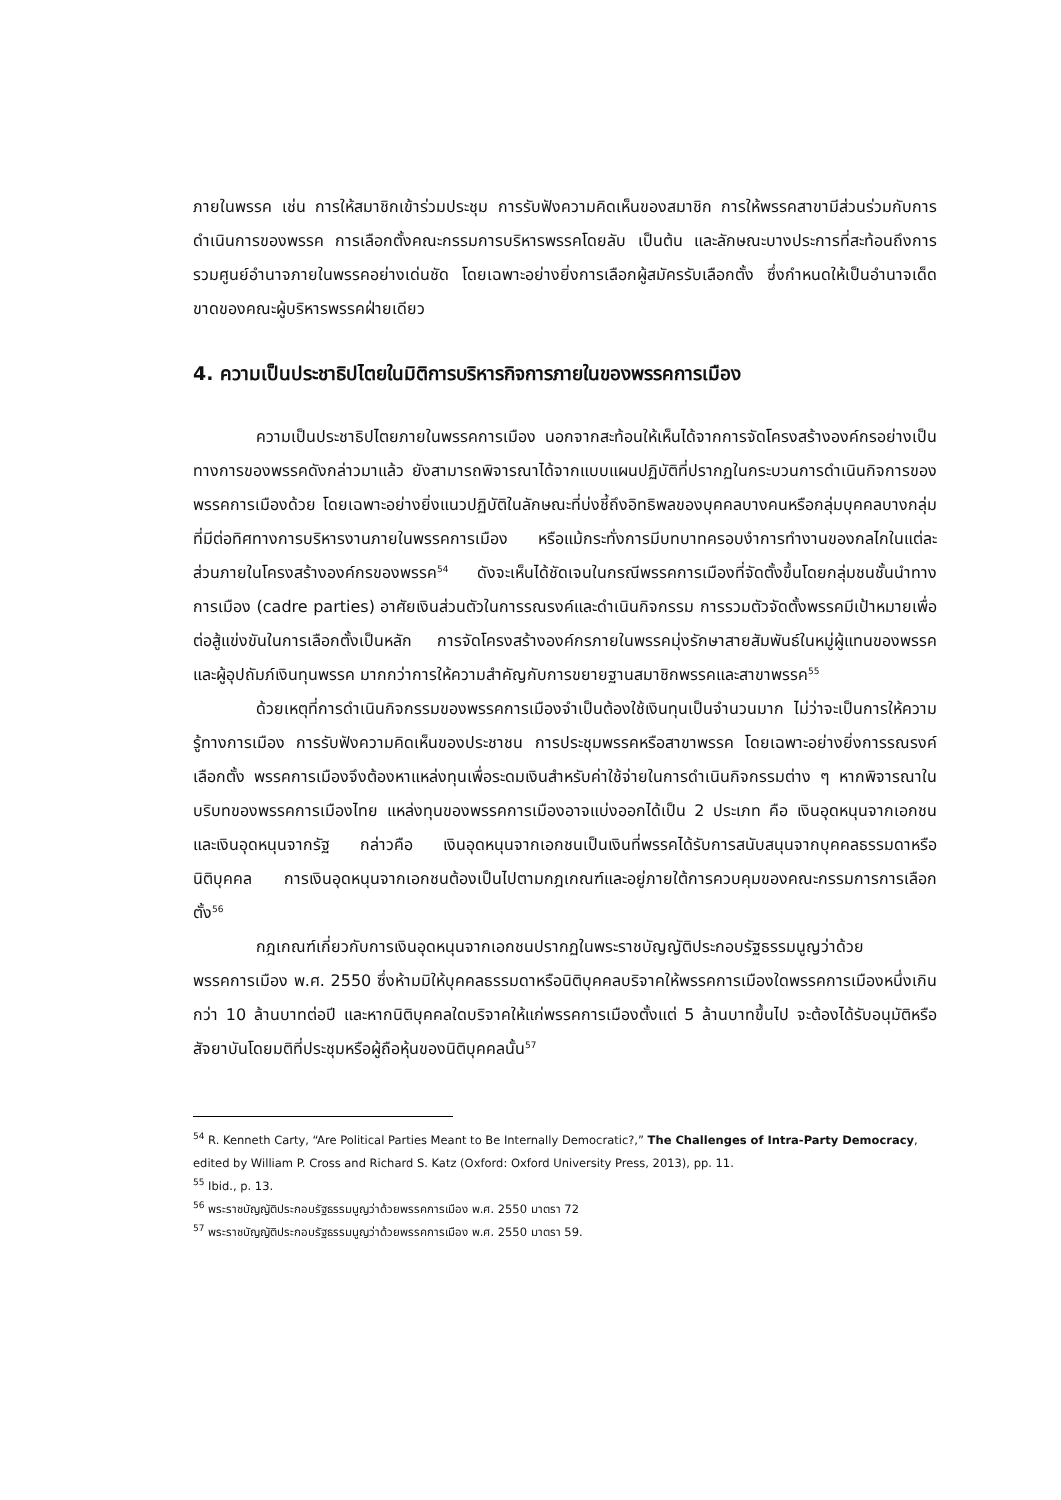ภายในพรรค เช่น การให้สมาชิกเข้าร่วมประชุม การรับฟังความคิดเห็นของสมาชิก การให้พรรคสาขามีส่วนร่วมกับการดำเนินการของพรรค การเลือกตั้งคณะกรรมการบริหารพรรคโดยลับ เป็นต้น และลักษณะบางประการที่สะท้อนถึงการรวมศูนย์อำนาจภายในพรรคอย่างเด่นชัด โดยเฉพาะอย่างยิ่งการเลือกผู้สมัครรับเลือกตั้ง ซึ่งกำหนดให้เป็นอำนาจเด็ดขาดของคณะผู้บริหารพรรคฝ่ายเดียว
4. ความเป็นประชาธิปไตยในมิติการบริหารกิจการภายในของพรรคการเมือง
ความเป็นประชาธิปไตยภายในพรรคการเมือง นอกจากสะท้อนให้เห็นได้จากการจัดโครงสร้างองค์กรอย่างเป็นทางการของพรรคดังกล่าวมาแล้ว ยังสามารถพิจารณาได้จากแบบแผนปฏิบัติที่ปรากฏในกระบวนการดำเนินกิจการของพรรคการเมืองด้วย โดยเฉพาะอย่างยิ่งแนวปฏิบัติในลักษณะที่บ่งชี้ถึงอิทธิพลของบุคคลบางคนหรือกลุ่มบุคคลบางกลุ่มที่มีต่อทิศทางการบริหารงานภายในพรรคการเมือง หรือแม้กระทั่งการมีบทบาทครอบงำการทำงานของกลไกในแต่ละส่วนภายในโครงสร้างองค์กรของพรรค<sup>54</sup> ดังจะเห็นได้ชัดเจนในกรณีพรรคการเมืองที่จัดตั้งขึ้นโดยกลุ่มชนชั้นนำทางการเมือง (cadre parties) อาศัยเงินส่วนตัวในการรณรงค์และดำเนินกิจกรรม การรวมตัวจัดตั้งพรรคมีเป้าหมายเพื่อต่อสู้แข่งขันในการเลือกตั้งเป็นหลัก การจัดโครงสร้างองค์กรภายในพรรคมุ่งรักษาสายสัมพันธ์ในหมู่ผู้แทนของพรรคและผู้อุปถัมภ์เงินทุนพรรค มากกว่าการให้ความสำคัญกับการขยายฐานสมาชิกพรรคและสาขาพรรค<sup>55</sup>
ด้วยเหตุที่การดำเนินกิจกรรมของพรรคการเมืองจำเป็นต้องใช้เงินทุนเป็นจำนวนมาก ไม่ว่าจะเป็นการให้ความรู้ทางการเมือง การรับฟังความคิดเห็นของประชาชน การประชุมพรรคหรือสาขาพรรค โดยเฉพาะอย่างยิ่งการรณรงค์เลือกตั้ง พรรคการเมืองจึงต้องหาแหล่งทุนเพื่อระดมเงินสำหรับค่าใช้จ่ายในการดำเนินกิจกรรมต่าง ๆ หากพิจารณาในบริบทของพรรคการเมืองไทย แหล่งทุนของพรรคการเมืองอาจแบ่งออกได้เป็น 2 ประเภท คือ เงินอุดหนุนจากเอกชน และเงินอุดหนุนจากรัฐ กล่าวคือ เงินอุดหนุนจากเอกชนเป็นเงินที่พรรคได้รับการสนับสนุนจากบุคคลธรรมดาหรือนิติบุคคล การเงินอุดหนุนจากเอกชนต้องเป็นไปตามกฎเกณฑ์และอยู่ภายใต้การควบคุมของคณะกรรมการการเลือกตั้ง<sup>56</sup>
กฎเกณฑ์เกี่ยวกับการเงินอุดหนุนจากเอกชนปรากฏในพระราชบัญญัติประกอบรัฐธรรมนูญว่าด้วยพรรคการเมือง พ.ศ. 2550 ซึ่งห้ามมิให้บุคคลธรรมดาหรือนิติบุคคลบริจาคให้พรรคการเมืองใดพรรคการเมืองหนึ่งเกินกว่า 10 ล้านบาทต่อปี และหากนิติบุคคลใดบริจาคให้แก่พรรคการเมืองตั้งแต่ 5 ล้านบาทขึ้นไป จะต้องได้รับอนุมัติหรือสัจยาบันโดยมติที่ประชุมหรือผู้ถือหุ้นของนิติบุคคลนั้น<sup>57</sup>
<sup>54</sup> R. Kenneth Carty, “Are Political Parties Meant to Be Internally Democratic?,” The Challenges of Intra-Party Democracy, edited by William P. Cross and Richard S. Katz (Oxford: Oxford University Press, 2013), pp. 11.
<sup>55</sup> Ibid., p. 13.
<sup>56</sup> พระราชบัญญัติประกอบรัฐธรรมนูญว่าด้วยพรรคการเมือง พ.ศ. 2550 มาตรา 72
<sup>57</sup> พระราชบัญญัติประกอบรัฐธรรมนูญว่าด้วยพรรคการเมือง พ.ศ. 2550 มาตรา 59.